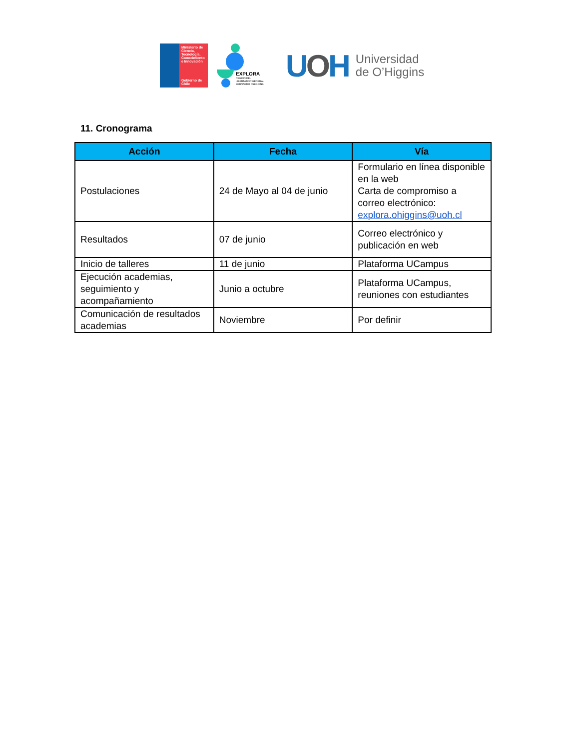Ministerio de Ciencia, Tecnología, Conocimiento e Innovación
Gobierno de Chile
EXPLORA
REGIÓN DEL LIBERTADOR GENERAL BERNARDO O'HIGGINS
UOH
Universidad
de O’Higgins
11. Cronograma
| Acción | Fecha | Vía |
| --- | --- | --- |
| Postulaciones | 24 de Mayo al 04 de junio | Formulario en línea disponible en la web Carta de compromiso a correo electrónico: explora.ohiggins@uoh.cl |
| Resultados | 07 de junio | Correo electrónico y publicación en web |
| Inicio de talleres | 11 de junio | Plataforma UCampus |
| Ejecución academias, seguimiento y acompañamiento | Junio a octubre | Plataforma UCampus, reuniones con estudiantes |
| Comunicación de resultados academias | Noviembre | Por definir |